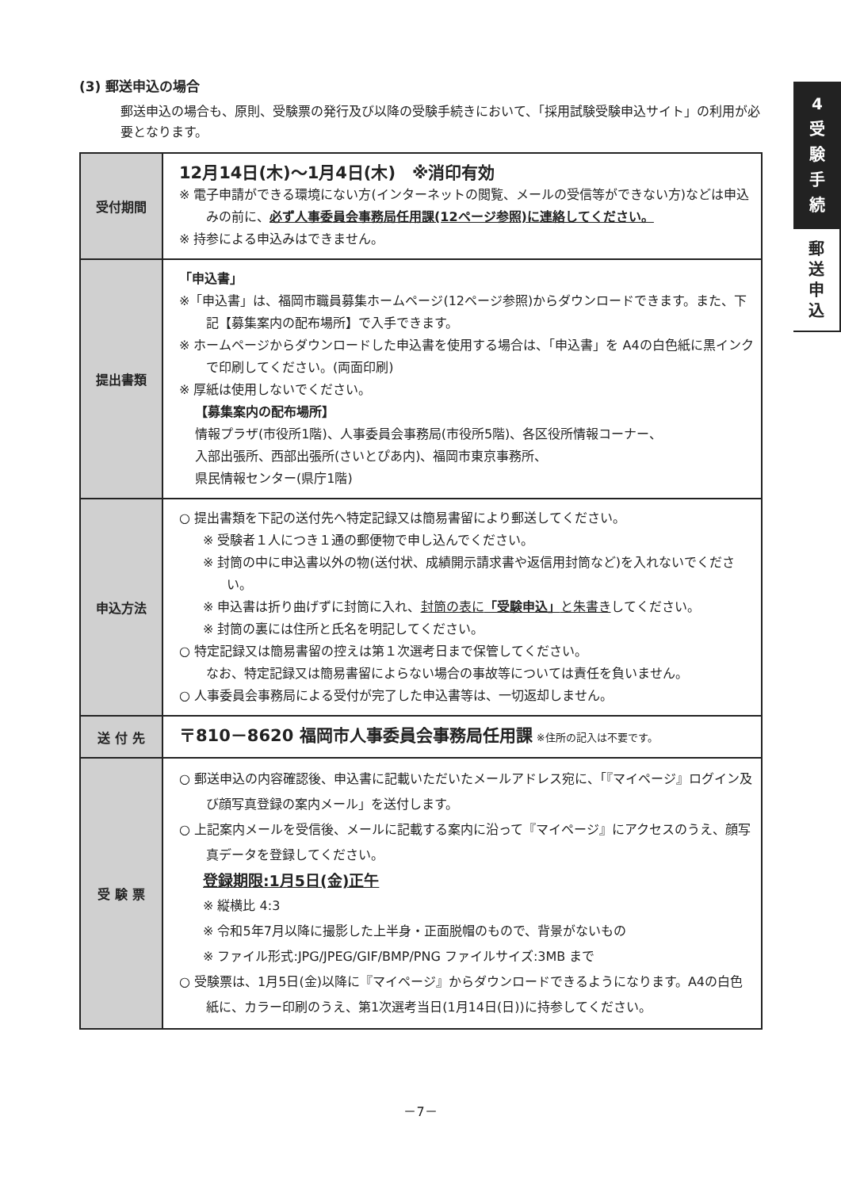4
受
験
手
続
郵
送
申
込
(3) 郵送申込の場合
郵送申込の場合も、原則、受験票の発行及び以降の受験手続きにおいて、「採用試験受験申込サイト」の利用が必要となります。
| 受付期間 | 12月14日(木)～1月4日(木) ※消印有効 ※ 電子申請ができる環境にない方(インターネットの閲覧、メールの受信等ができない方)などは申込みの前に、 必ず人事委員会事務局任用課(12ページ参照)に連絡してください。 ※ 持参による申込みはできません。 |
| 提出書類 | 「申込書」 ※「申込書」は、福岡市職員募集ホームページ(12ページ参照)からダウンロードできます。また、下記【募集案内の配布場所】で入手できます。 ※ ホームページからダウンロードした申込書を使用する場合は、「申込書」を A4の白色紙に黒インクで印刷してください。(両面印刷) ※ 厚紙は使用しないでください。 【募集案内の配布場所】 情報プラザ(市役所1階)、人事委員会事務局(市役所5階)、各区役所情報コーナー、 入部出張所、西部出張所(さいとぴあ内)、福岡市東京事務所、 県民情報センター(県庁1階) |
| 申込方法 | ○ 提出書類を下記の送付先へ特定記録又は簡易書留により郵送してください。 ※ 受験者１人につき１通の郵便物で申し込んでください。 ※ 封筒の中に申込書以外の物(送付状、成績開示請求書や返信用封筒など)を入れないでください。 ※ 申込書は折り曲げずに封筒に入れ、 封筒の表に 「受験申込」 と朱書き してください。 ※ 封筒の裏には住所と氏名を明記してください。 ○ 特定記録又は簡易書留の控えは第１次選考日まで保管してください。 なお、特定記録又は簡易書留によらない場合の事故等については責任を負いません。 ○ 人事委員会事務局による受付が完了した申込書等は、一切返却しません。 |
| 送 付 先 | 〒810－8620 福岡市人事委員会事務局任用課 ※住所の記入は不要です。 |
| 受 験 票 | ○ 郵送申込の内容確認後、申込書に記載いただいたメールアドレス宛に、「『マイページ』ログイン及び顔写真登録の案内メール」を送付します。 ○ 上記案内メールを受信後、メールに記載する案内に沿って『マイページ』にアクセスのうえ、顔写真データを登録してください。 登録期限:1月5日(金)正午 ※ 縦横比 4:3 ※ 令和5年7月以降に撮影した上半身・正面脱帽のもので、背景がないもの ※ ファイル形式:JPG/JPEG/GIF/BMP/PNG ファイルサイズ:3MB まで ○ 受験票は、1月5日(金)以降に『マイページ』からダウンロードできるようになります。A4の白色紙に、カラー印刷のうえ、第1次選考当日(1月14日(日))に持参してください。 |
－7－